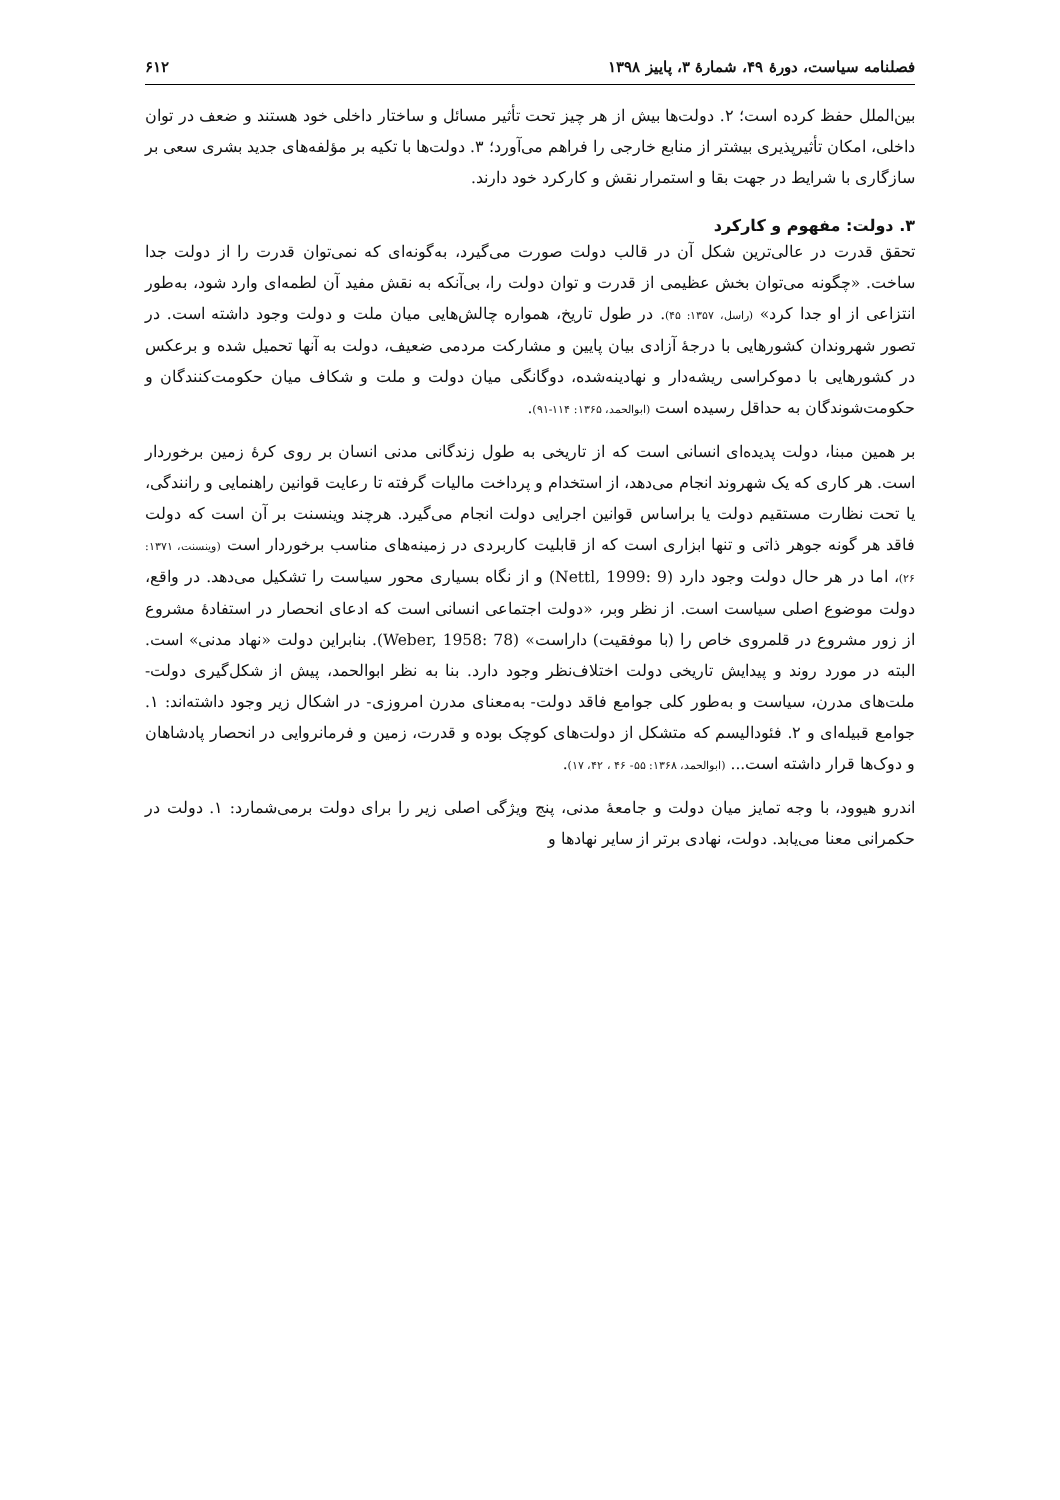فصلنامه سیاست، دورهٔ ۴۹، شمارهٔ ۳، پاییز ۱۳۹۸ ۶۱۲
بین‌الملل حفظ کرده است؛ ۲. دولت‌ها بیش از هر چیز تحت تأثیر مسائل و ساختار داخلی خود هستند و ضعف در توان داخلی، امکان تأثیرپذیری بیشتر از منابع خارجی را فراهم می‌آورد؛ ۳. دولت‌ها با تکیه بر مؤلفه‌های جدید بشری سعی بر سازگاری با شرایط در جهت بقا و استمرار نقش و کارکرد خود دارند.
۳. دولت: مفهوم و کارکرد
تحقق قدرت در عالی‌ترین شکل آن در قالب دولت صورت می‌گیرد، به‌گونه‌ای که نمی‌توان قدرت را از دولت جدا ساخت. «چگونه می‌توان بخش عظیمی از قدرت و توان دولت را، بی‌آنکه به نقش مفید آن لطمه‌ای وارد شود، به‌طور انتزاعی از او جدا کرد» (راسل، ۱۳۵۷: ۴۵). در طول تاریخ، همواره چالش‌هایی میان ملت و دولت وجود داشته است. در تصور شهروندان کشورهایی با درجهٔ آزادی بیان پایین و مشارکت مردمی ضعیف، دولت به آنها تحمیل شده و برعکس در کشورهایی با دموکراسی ریشه‌دار و نهادینه‌شده، دوگانگی میان دولت و ملت و شکاف میان حکومت‌کنندگان و حکومت‌شوندگان به حداقل رسیده است (ابوالحمد، ۱۳۶۵: ۱۱۴-۹۱).
بر همین مبنا، دولت پدیده‌ای انسانی است که از تاریخی به طول زندگانی مدنی انسان بر روی کرهٔ زمین برخوردار است. هر کاری که یک شهروند انجام می‌دهد، از استخدام و پرداخت مالیات گرفته تا رعایت قوانین راهنمایی و رانندگی، یا تحت نظارت مستقیم دولت یا براساس قوانین اجرایی دولت انجام می‌گیرد. هرچند وینسنت بر آن است که دولت فاقد هر گونه جوهر ذاتی و تنها ابزاری است که از قابلیت کاربردی در زمینه‌های مناسب برخوردار است (وینسنت، ۱۳۷۱: ۲۶)، اما در هر حال دولت وجود دارد (Nettl, 1999: 9) و از نگاه بسیاری محور سیاست را تشکیل می‌دهد. در واقع، دولت موضوع اصلی سیاست است. از نظر وبر، «دولت اجتماعی انسانی است که ادعای انحصار در استفادهٔ مشروع از زور مشروع در قلمروی خاص را (با موفقیت) داراست» (Weber, 1958: 78). بنابراین دولت «نهاد مدنی» است. البته در مورد روند و پیدایش تاریخی دولت اختلاف‌نظر وجود دارد. بنا به نظر ابوالحمد، پیش از شکل‌گیری دولت-ملت‌های مدرن، سیاست و به‌طور کلی جوامع فاقد دولت- به‌معنای مدرن امروزی- در اشکال زیر وجود داشته‌اند: ۱. جوامع قبیله‌ای و ۲. فئودالیسم که متشکل از دولت‌های کوچک بوده و قدرت، زمین و فرمانروایی در انحصار پادشاهان و دوک‌ها قرار داشته است... (ابوالحمد، ۱۳۶۸: ۵۵- ۴۶ ، ۴۲، ۱۷).
اندرو هیوود، با وجه تمایز میان دولت و جامعهٔ مدنی، پنج ویژگی اصلی زیر را برای دولت برمی‌شمارد: ۱. دولت در حکمرانی معنا می‌یابد. دولت، نهادی برتر از سایر نهادها و